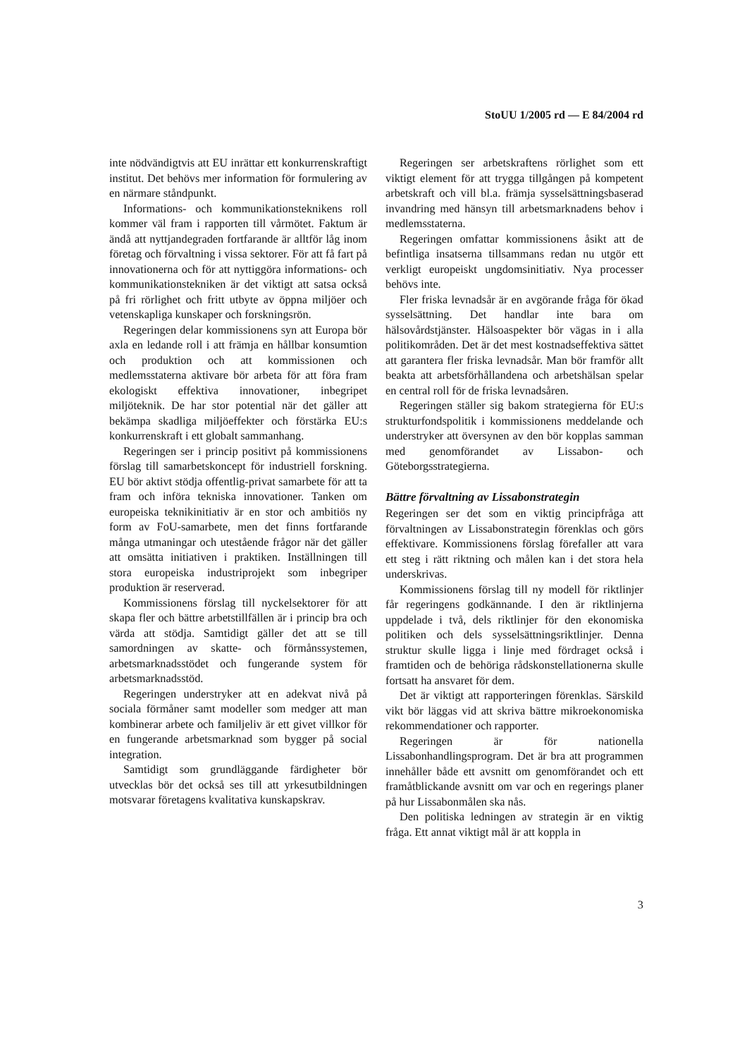StoUU 1/2005 rd — E 84/2004 rd
inte nödvändigtvis att EU inrättar ett konkurrenskraftigt institut. Det behövs mer information för formulering av en närmare ståndpunkt.
Informations- och kommunikationsteknikens roll kommer väl fram i rapporten till vårmötet. Faktum är ändå att nyttjandegraden fortfarande är alltför låg inom företag och förvaltning i vissa sektorer. För att få fart på innovationerna och för att nyttiggöra informations- och kommunikationstekniken är det viktigt att satsa också på fri rörlighet och fritt utbyte av öppna miljöer och vetenskapliga kunskaper och forskningsrön.
Regeringen delar kommissionens syn att Europa bör axla en ledande roll i att främja en hållbar konsumtion och produktion och att kommissionen och medlemsstaterna aktivare bör arbeta för att föra fram ekologiskt effektiva innovationer, inbegripet miljöteknik. De har stor potential när det gäller att bekämpa skadliga miljöeffekter och förstärka EU:s konkurrenskraft i ett globalt sammanhang.
Regeringen ser i princip positivt på kommissionens förslag till samarbetskoncept för industriell forskning. EU bör aktivt stödja offentlig-privat samarbete för att ta fram och införa tekniska innovationer. Tanken om europeiska teknikinitiativ är en stor och ambitiös ny form av FoU-samarbete, men det finns fortfarande många utmaningar och utestående frågor när det gäller att omsätta initiativen i praktiken. Inställningen till stora europeiska industriprojekt som inbegriper produktion är reserverad.
Kommissionens förslag till nyckelsektorer för att skapa fler och bättre arbetstillfällen är i princip bra och värda att stödja. Samtidigt gäller det att se till samordningen av skatte- och förmånssystemen, arbetsmarknadsstödet och fungerande system för arbetsmarknadsstöd.
Regeringen understryker att en adekvat nivå på sociala förmåner samt modeller som medger att man kombinerar arbete och familjeliv är ett givet villkor för en fungerande arbetsmarknad som bygger på social integration.
Samtidigt som grundläggande färdigheter bör utvecklas bör det också ses till att yrkesutbildningen motsvarar företagens kvalitativa kunskapskrav.
Regeringen ser arbetskraftens rörlighet som ett viktigt element för att trygga tillgången på kompetent arbetskraft och vill bl.a. främja sysselsättningsbaserad invandring med hänsyn till arbetsmarknadens behov i medlemsstaterna.
Regeringen omfattar kommissionens åsikt att de befintliga insatserna tillsammans redan nu utgör ett verkligt europeiskt ungdomsinitiativ. Nya processer behövs inte.
Fler friska levnadsår är en avgörande fråga för ökad sysselsättning. Det handlar inte bara om hälsovårdstjänster. Hälsoaspekter bör vägas in i alla politikområden. Det är det mest kostnadseffektiva sättet att garantera fler friska levnadsår. Man bör framför allt beakta att arbetsförhållandena och arbetshälsan spelar en central roll för de friska levnadsåren.
Regeringen ställer sig bakom strategierna för EU:s strukturfondspolitik i kommissionens meddelande och understryker att översynen av den bör kopplas samman med genomförandet av Lissabon- och Göteborgsstrategierna.
Bättre förvaltning av Lissabonstrategin
Regeringen ser det som en viktig principfråga att förvaltningen av Lissabonstrategin förenklas och görs effektivare. Kommissionens förslag förefaller att vara ett steg i rätt riktning och målen kan i det stora hela underskrivas.
Kommissionens förslag till ny modell för riktlinjer får regeringens godkännande. I den är riktlinjerna uppdelade i två, dels riktlinjer för den ekonomiska politiken och dels sysselsättningsriktlinjer. Denna struktur skulle ligga i linje med fördraget också i framtiden och de behöriga rådskonstellationerna skulle fortsatt ha ansvaret för dem.
Det är viktigt att rapporteringen förenklas. Särskild vikt bör läggas vid att skriva bättre mikroekonomiska rekommendationer och rapporter.
Regeringen är för nationella Lissabonhandlingsprogram. Det är bra att programmen innehåller både ett avsnitt om genomförandet och ett framåtblickande avsnitt om var och en regerings planer på hur Lissabonmålen ska nås.
Den politiska ledningen av strategin är en viktig fråga. Ett annat viktigt mål är att koppla in
3